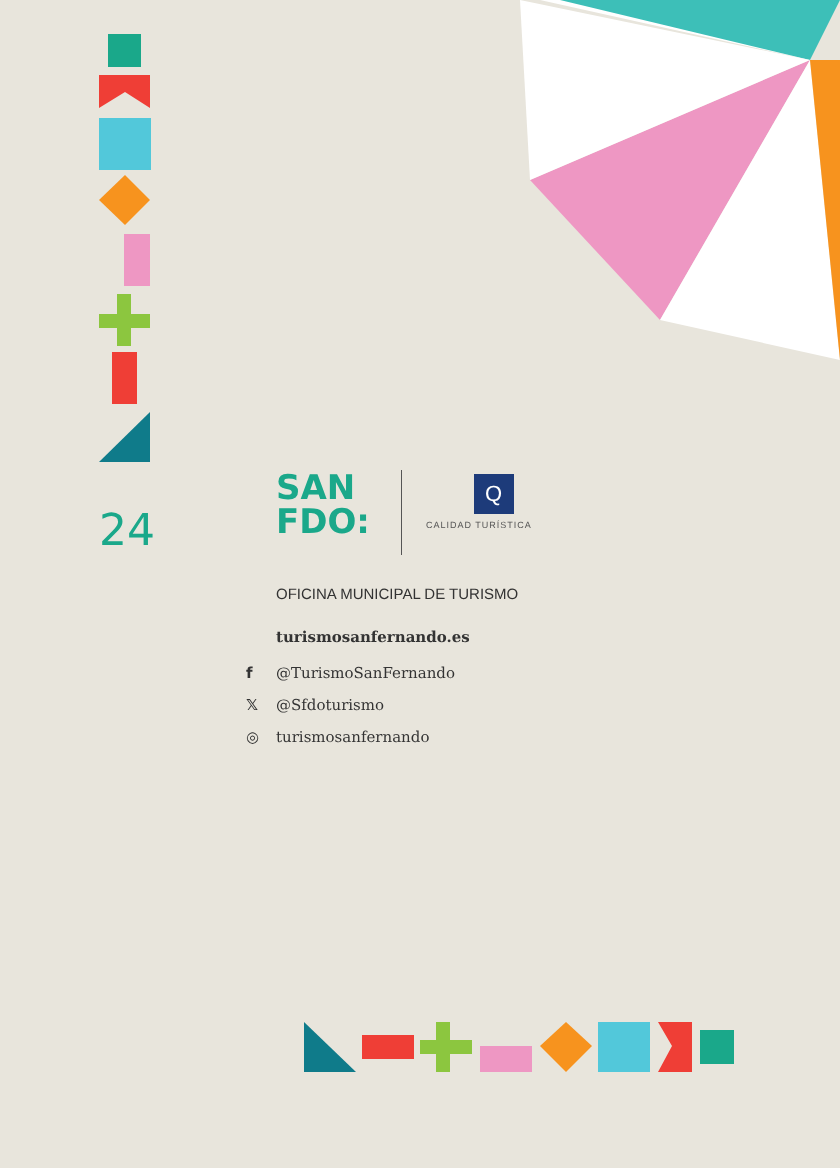24
SAN
FDO:
Q
CALIDAD TURÍSTICA
OFICINA MUNICIPAL DE TURISMO
turismosanfernando.es
f @TurismoSanFernando
𝕏 @Sfdoturismo
◎ turismosanfernando